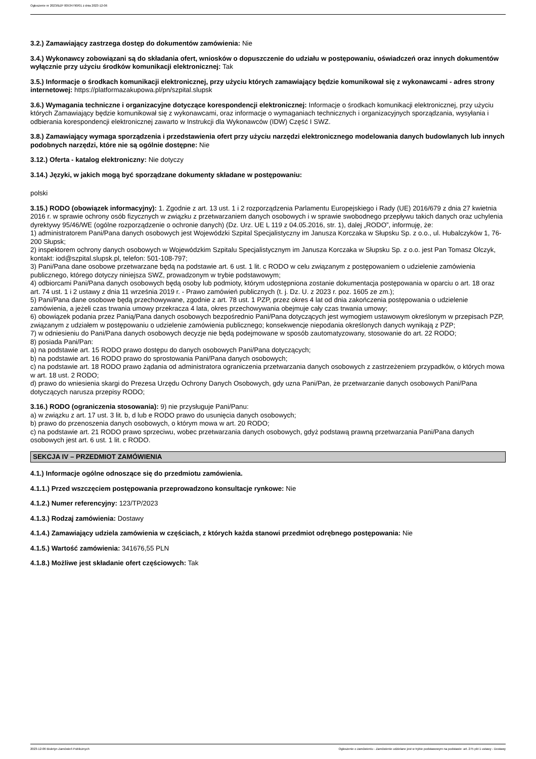Ogłoszenie nr 2023/BZP 00534790/01 z dnia 2023-12-06
3.2.) Zamawiający zastrzega dostęp do dokumentów zamówienia: Nie
3.4.) Wykonawcy zobowiązani są do składania ofert, wniosków o dopuszczenie do udziału w postępowaniu, oświadczeń oraz innych dokumentów wyłącznie przy użyciu środków komunikacji elektronicznej: Tak
3.5.) Informacje o środkach komunikacji elektronicznej, przy użyciu których zamawiający będzie komunikował się z wykonawcami - adres strony internetowej: https://platformazakupowa.pl/pn/szpital.slupsk
3.6.) Wymagania techniczne i organizacyjne dotyczące korespondencji elektronicznej: Informacje o środkach komunikacji elektronicznej, przy użyciu których Zamawiający będzie komunikował się z wykonawcami, oraz informacje o wymaganiach technicznych i organizacyjnych sporządzania, wysyłania i odbierania korespondencji elektronicznej zawarto w Instrukcji dla Wykonawców (IDW) Część I SWZ.
3.8.) Zamawiający wymaga sporządzenia i przedstawienia ofert przy użyciu narzędzi elektronicznego modelowania danych budowlanych lub innych podobnych narzędzi, które nie są ogólnie dostępne: Nie
3.12.) Oferta - katalog elektroniczny: Nie dotyczy
3.14.) Języki, w jakich mogą być sporządzane dokumenty składane w postępowaniu:
polski
3.15.) RODO (obowiązek informacyjny): 1. Zgodnie z art. 13 ust. 1 i 2 rozporządzenia Parlamentu Europejskiego i Rady (UE) 2016/679 z dnia 27 kwietnia 2016 r. w sprawie ochrony osób fizycznych w związku z przetwarzaniem danych osobowych i w sprawie swobodnego przepływu takich danych oraz uchylenia dyrektywy 95/46/WE (ogólne rozporządzenie o ochronie danych) (Dz. Urz. UE L 119 z 04.05.2016, str. 1), dalej „RODO”, informuję, że:
1) administratorem Pani/Pana danych osobowych jest Wojewódzki Szpital Specjalistyczny im Janusza Korczaka w Słupsku Sp. z o.o., ul. Hubalczyków 1, 76-200 Słupsk;
2) inspektorem ochrony danych osobowych w Wojewódzkim Szpitalu Specjalistycznym im Janusza Korczaka w Słupsku Sp. z o.o. jest Pan Tomasz Olczyk, kontakt: iod@szpital.slupsk.pl, telefon: 501-108-797;
3) Pani/Pana dane osobowe przetwarzane będą na podstawie art. 6 ust. 1 lit. c RODO w celu związanym z postępowaniem o udzielenie zamówienia publicznego, którego dotyczy niniejsza SWZ, prowadzonym w trybie podstawowym;
4) odbiorcami Pani/Pana danych osobowych będą osoby lub podmioty, którym udostępniona zostanie dokumentacja postępowania w oparciu o art. 18 oraz art. 74 ust. 1 i 2 ustawy z dnia 11 września 2019 r. - Prawo zamówień publicznych (t. j. Dz. U. z 2023 r. poz. 1605 ze zm.);
5) Pani/Pana dane osobowe będą przechowywane, zgodnie z art. 78 ust. 1 PZP, przez okres 4 lat od dnia zakończenia postępowania o udzielenie zamówienia, a jeżeli czas trwania umowy przekracza 4 lata, okres przechowywania obejmuje cały czas trwania umowy;
6) obowiązek podania przez Panią/Pana danych osobowych bezpośrednio Pani/Pana dotyczących jest wymogiem ustawowym określonym w przepisach PZP, związanym z udziałem w postępowaniu o udzielenie zamówienia publicznego; konsekwencje niepodania określonych danych wynikają z PZP;
7) w odniesieniu do Pani/Pana danych osobowych decyzje nie będą podejmowane w sposób zautomatyzowany, stosowanie do art. 22 RODO;
8) posiada Pani/Pan:
a) na podstawie art. 15 RODO prawo dostępu do danych osobowych Pani/Pana dotyczących;
b) na podstawie art. 16 RODO prawo do sprostowania Pani/Pana danych osobowych;
c) na podstawie art. 18 RODO prawo żądania od administratora ograniczenia przetwarzania danych osobowych z zastrzeżeniem przypadków, o których mowa w art. 18 ust. 2 RODO;
d) prawo do wniesienia skargi do Prezesa Urzędu Ochrony Danych Osobowych, gdy uzna Pani/Pan, że przetwarzanie danych osobowych Pani/Pana dotyczących narusza przepisy RODO;
3.16.) RODO (ograniczenia stosowania): 9) nie przysługuje Pani/Panu:
a) w związku z art. 17 ust. 3 lit. b, d lub e RODO prawo do usunięcia danych osobowych;
b) prawo do przenoszenia danych osobowych, o którym mowa w art. 20 RODO;
c) na podstawie art. 21 RODO prawo sprzeciwu, wobec przetwarzania danych osobowych, gdyż podstawą prawną przetwarzania Pani/Pana danych osobowych jest art. 6 ust. 1 lit. c RODO.
SEKCJA IV – PRZEDMIOT ZAMÓWIENIA
4.1.) Informacje ogólne odnoszące się do przedmiotu zamówienia.
4.1.1.) Przed wszczęciem postępowania przeprowadzono konsultacje rynkowe: Nie
4.1.2.) Numer referencyjny: 123/TP/2023
4.1.3.) Rodzaj zamówienia: Dostawy
4.1.4.) Zamawiający udziela zamówienia w częściach, z których każda stanowi przedmiot odrębnego postępowania: Nie
4.1.5.) Wartość zamówienia: 341676,55 PLN
4.1.8.) Możliwe jest składanie ofert częściowych: Tak
2023-12-06 Biuletyn Zamówień Publicznych Ogłoszenie o zamówieniu - Zamówienie udzielane jest w trybie podstawowym na podstawie: art. 275 pkt 1 ustawy - Dostawy